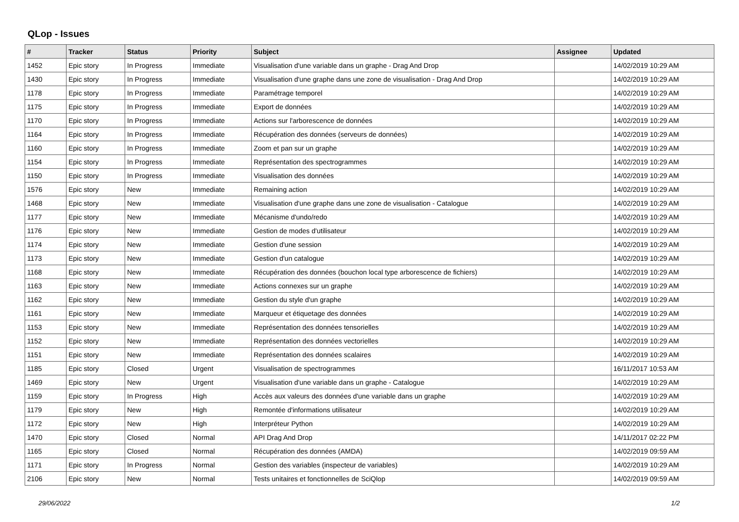QLop - Issues
| # | Tracker | Status | Priority | Subject | Assignee | Updated |
| --- | --- | --- | --- | --- | --- | --- |
| 1452 | Epic story | In Progress | Immediate | Visualisation d'une variable dans un graphe - Drag And Drop | | 14/02/2019 10:29 AM |
| 1430 | Epic story | In Progress | Immediate | Visualisation d'une graphe dans une zone de visualisation - Drag And Drop | | 14/02/2019 10:29 AM |
| 1178 | Epic story | In Progress | Immediate | Paramétrage temporel | | 14/02/2019 10:29 AM |
| 1175 | Epic story | In Progress | Immediate | Export de données | | 14/02/2019 10:29 AM |
| 1170 | Epic story | In Progress | Immediate | Actions sur l'arborescence de données | | 14/02/2019 10:29 AM |
| 1164 | Epic story | In Progress | Immediate | Récupération des données (serveurs de données) | | 14/02/2019 10:29 AM |
| 1160 | Epic story | In Progress | Immediate | Zoom et pan sur un graphe | | 14/02/2019 10:29 AM |
| 1154 | Epic story | In Progress | Immediate | Représentation des spectrogrammes | | 14/02/2019 10:29 AM |
| 1150 | Epic story | In Progress | Immediate | Visualisation des données | | 14/02/2019 10:29 AM |
| 1576 | Epic story | New | Immediate | Remaining action | | 14/02/2019 10:29 AM |
| 1468 | Epic story | New | Immediate | Visualisation d'une graphe dans une zone de visualisation - Catalogue | | 14/02/2019 10:29 AM |
| 1177 | Epic story | New | Immediate | Mécanisme d'undo/redo | | 14/02/2019 10:29 AM |
| 1176 | Epic story | New | Immediate | Gestion de modes d'utilisateur | | 14/02/2019 10:29 AM |
| 1174 | Epic story | New | Immediate | Gestion d'une session | | 14/02/2019 10:29 AM |
| 1173 | Epic story | New | Immediate | Gestion d'un catalogue | | 14/02/2019 10:29 AM |
| 1168 | Epic story | New | Immediate | Récupération des données (bouchon local type arborescence de fichiers) | | 14/02/2019 10:29 AM |
| 1163 | Epic story | New | Immediate | Actions connexes sur un graphe | | 14/02/2019 10:29 AM |
| 1162 | Epic story | New | Immediate | Gestion du style d'un graphe | | 14/02/2019 10:29 AM |
| 1161 | Epic story | New | Immediate | Marqueur et étiquetage des données | | 14/02/2019 10:29 AM |
| 1153 | Epic story | New | Immediate | Représentation des données tensorielles | | 14/02/2019 10:29 AM |
| 1152 | Epic story | New | Immediate | Représentation des données vectorielles | | 14/02/2019 10:29 AM |
| 1151 | Epic story | New | Immediate | Représentation des données scalaires | | 14/02/2019 10:29 AM |
| 1185 | Epic story | Closed | Urgent | Visualisation de spectrogrammes | | 16/11/2017 10:53 AM |
| 1469 | Epic story | New | Urgent | Visualisation d'une variable dans un graphe - Catalogue | | 14/02/2019 10:29 AM |
| 1159 | Epic story | In Progress | High | Accès aux valeurs des données d'une variable dans un graphe | | 14/02/2019 10:29 AM |
| 1179 | Epic story | New | High | Remontée d'informations utilisateur | | 14/02/2019 10:29 AM |
| 1172 | Epic story | New | High | Interpréteur Python | | 14/02/2019 10:29 AM |
| 1470 | Epic story | Closed | Normal | API Drag And Drop | | 14/11/2017 02:22 PM |
| 1165 | Epic story | Closed | Normal | Récupération des données (AMDA) | | 14/02/2019 09:59 AM |
| 1171 | Epic story | In Progress | Normal | Gestion des variables (inspecteur de variables) | | 14/02/2019 10:29 AM |
| 2106 | Epic story | New | Normal | Tests unitaires et fonctionnelles de SciQlop | | 14/02/2019 09:59 AM |
29/06/2022 1/2